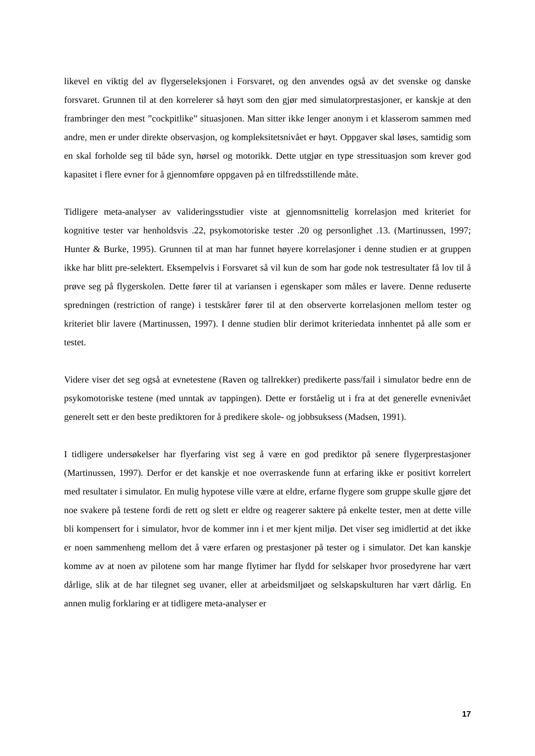likevel en viktig del av flygerseleksjonen i Forsvaret, og den anvendes også av det svenske og danske forsvaret. Grunnen til at den korrelerer så høyt som den gjør med simulatorprestasjoner, er kanskje at den frambringer den mest ”cockpitlike” situasjonen. Man sitter ikke lenger anonym i et klasserom sammen med andre, men er under direkte observasjon, og kompleksitetsnivået er høyt. Oppgaver skal løses, samtidig som en skal forholde seg til både syn, hørsel og motorikk. Dette utgjør en type stressituasjon som krever god kapasitet i flere evner for å gjennomføre oppgaven på en tilfredsstillende måte.
Tidligere meta-analyser av valideringsstudier viste at gjennomsnittelig korrelasjon med kriteriet for kognitive tester var henholdsvis .22, psykomotoriske tester .20 og personlighet .13. (Martinussen, 1997; Hunter & Burke, 1995). Grunnen til at man har funnet høyere korrelasjoner i denne studien er at gruppen ikke har blitt pre-selektert. Eksempelvis i Forsvaret så vil kun de som har gode nok testresultater få lov til å prøve seg på flygerskolen. Dette fører til at variansen i egenskaper som måles er lavere. Denne reduserte spredningen (restriction of range) i testskårer fører til at den observerte korrelasjonen mellom tester og kriteriet blir lavere (Martinussen, 1997). I denne studien blir derimot kriteriedata innhentet på alle som er testet.
Videre viser det seg også at evnetestene (Raven og tallrekker) predikerte pass/fail i simulator bedre enn de psykomotoriske testene (med unntak av tappingen). Dette er forståelig ut i fra at det generelle evnenivået generelt sett er den beste prediktoren for å predikere skole- og jobbsuksess (Madsen, 1991).
I tidligere undersøkelser har flyerfaring vist seg å være en god prediktor på senere flygerprestasjoner (Martinussen, 1997). Derfor er det kanskje et noe overraskende funn at erfaring ikke er positivt korrelert med resultater i simulator. En mulig hypotese ville være at eldre, erfarne flygere som gruppe skulle gjøre det noe svakere på testene fordi de rett og slett er eldre og reagerer saktere på enkelte tester, men at dette ville bli kompensert for i simulator, hvor de kommer inn i et mer kjent miljø. Det viser seg imidlertid at det ikke er noen sammenheng mellom det å være erfaren og prestasjoner på tester og i simulator. Det kan kanskje komme av at noen av pilotene som har mange flytimer har flydd for selskaper hvor prosedyrene har vært dårlige, slik at de har tilegnet seg uvaner, eller at arbeidsmiljøet og selskapskulturen har vært dårlig. En annen mulig forklaring er at tidligere meta-analyser er
17